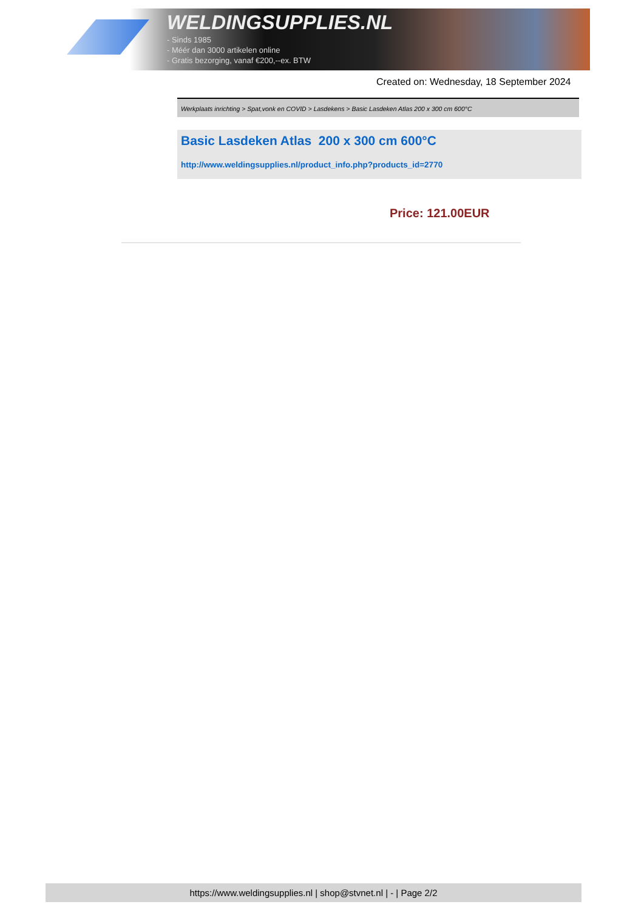WELDINGSUPPLIES.NL
- Sinds 1985
- Méér dan 3000 artikelen online
- Gratis bezorging, vanaf €200,--ex. BTW
Created on: Wednesday, 18 September 2024
Werkplaats inrichting > Spat,vonk en COVID > Lasdekens > Basic Lasdeken Atlas 200 x 300 cm 600°C
Basic Lasdeken Atlas 200 x 300 cm 600°C
http://www.weldingsupplies.nl/product_info.php?products_id=2770
Price: 121.00EUR
https://www.weldingsupplies.nl | shop@stvnet.nl | - | Page 2/2